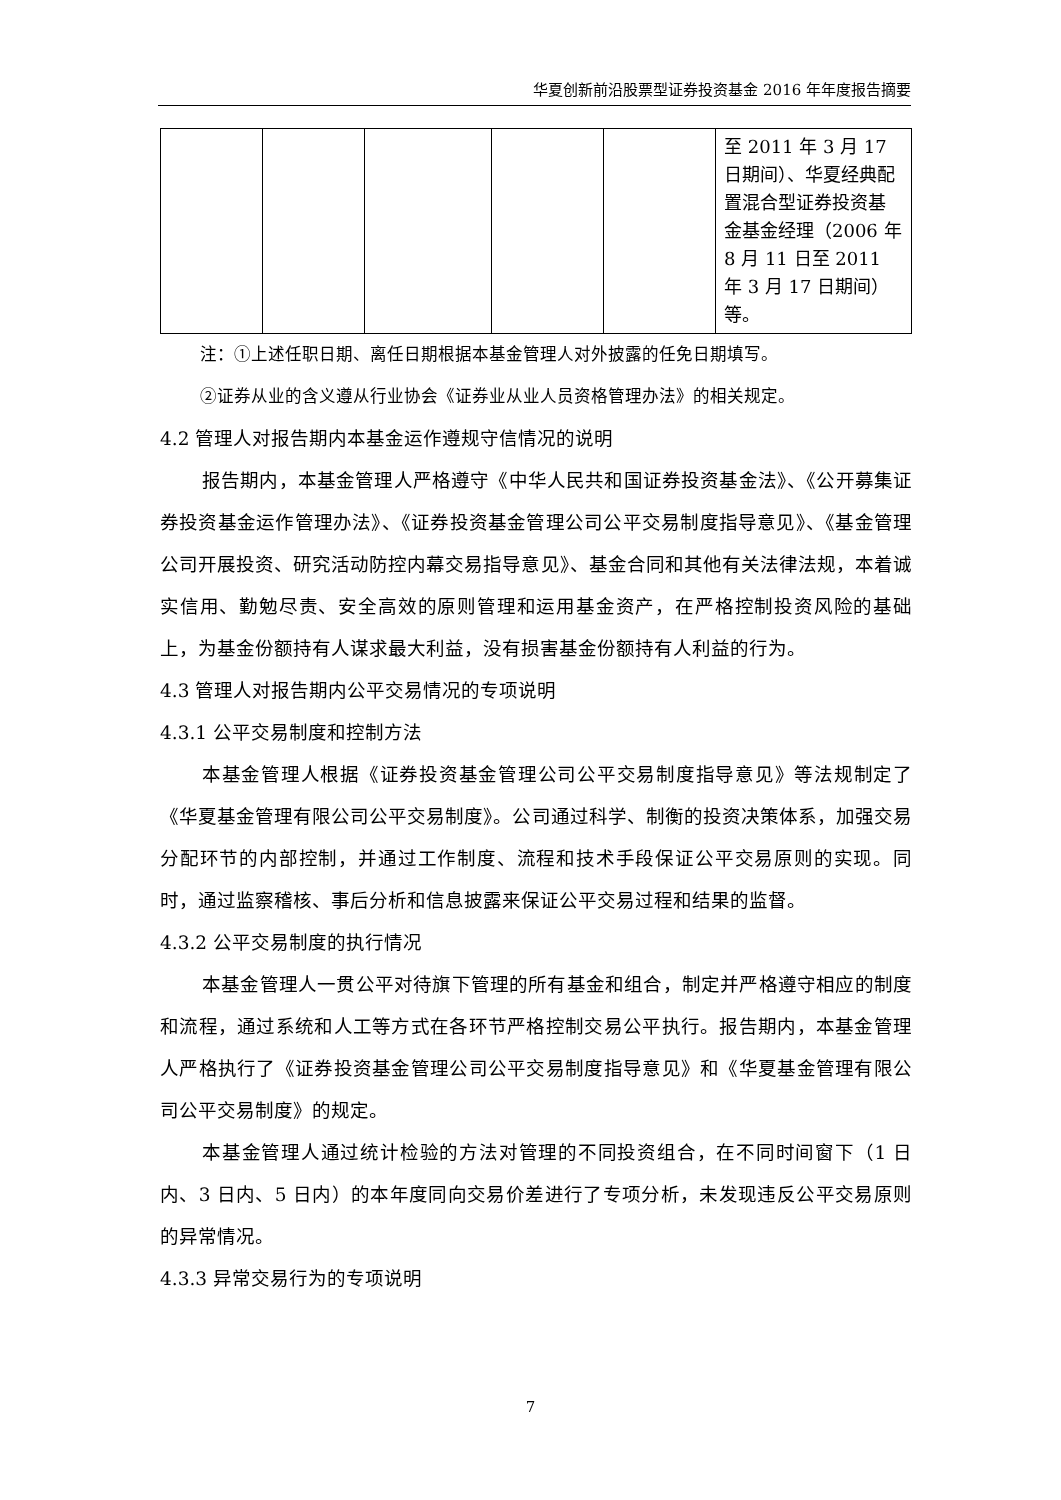华夏创新前沿股票型证券投资基金 2016 年年度报告摘要
| | | | | | 至 2011 年 3 月 17 日期间）、华夏经典配置混合型证券投资基金基金经理（2006 年 8 月 11 日至 2011 年 3 月 17 日期间）等。 |
注：①上述任职日期、离任日期根据本基金管理人对外披露的任免日期填写。
②证券从业的含义遵从行业协会《证券业从业人员资格管理办法》的相关规定。
4.2 管理人对报告期内本基金运作遵规守信情况的说明
报告期内，本基金管理人严格遵守《中华人民共和国证券投资基金法》、《公开募集证券投资基金运作管理办法》、《证券投资基金管理公司公平交易制度指导意见》、《基金管理公司开展投资、研究活动防控内幕交易指导意见》、基金合同和其他有关法律法规，本着诚实信用、勤勉尽责、安全高效的原则管理和运用基金资产，在严格控制投资风险的基础上，为基金份额持有人谋求最大利益，没有损害基金份额持有人利益的行为。
4.3 管理人对报告期内公平交易情况的专项说明
4.3.1 公平交易制度和控制方法
本基金管理人根据《证券投资基金管理公司公平交易制度指导意见》等法规制定了《华夏基金管理有限公司公平交易制度》。公司通过科学、制衡的投资决策体系，加强交易分配环节的内部控制，并通过工作制度、流程和技术手段保证公平交易原则的实现。同时，通过监察稽核、事后分析和信息披露来保证公平交易过程和结果的监督。
4.3.2 公平交易制度的执行情况
本基金管理人一贯公平对待旗下管理的所有基金和组合，制定并严格遵守相应的制度和流程，通过系统和人工等方式在各环节严格控制交易公平执行。报告期内，本基金管理人严格执行了《证券投资基金管理公司公平交易制度指导意见》和《华夏基金管理有限公司公平交易制度》的规定。
本基金管理人通过统计检验的方法对管理的不同投资组合，在不同时间窗下（1 日内、3 日内、5 日内）的本年度同向交易价差进行了专项分析，未发现违反公平交易原则的异常情况。
4.3.3 异常交易行为的专项说明
7